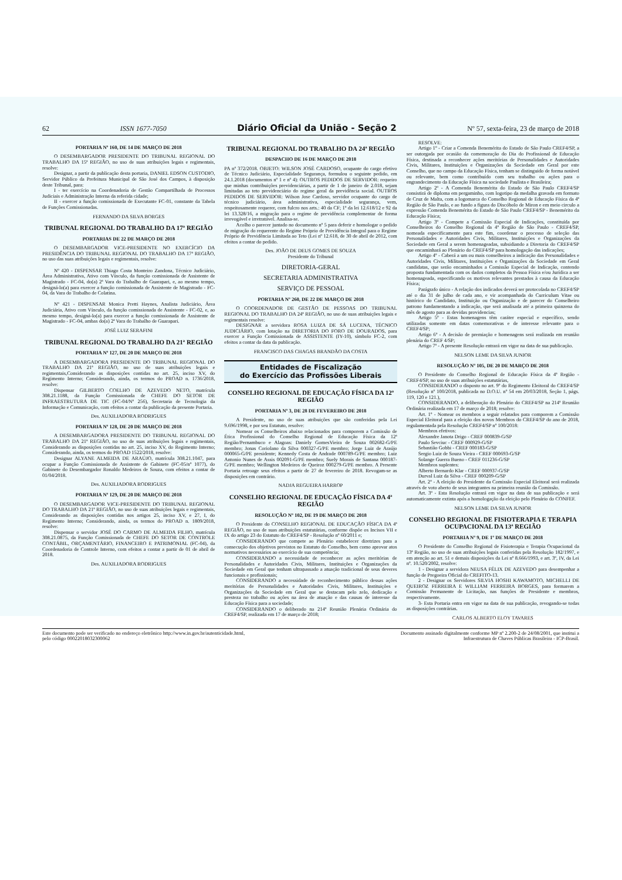62 ISSN 1677-7050 Diário Oficial da União - Seção 2 Nº 57, sexta-feira, 23 de março de 2018
PORTARIA Nº 160, DE 14 DE MARÇO DE 2018
O DESEMBARGADOR PRESIDENTE DO TRIBUNAL REGIONAL DO TRABALHO DA 15ª REGIÃO, no uso de suas atribuições legais e regimentais, resolve:
Designar, a partir da publicação desta portaria, DANIEL EDSON CUSTODIO, Servidor Público da Prefeitura Municipal de São José dos Campos, à disposição deste Tribunal, para:
I - ter exercício na Coordenadoria de Gestão Compartilhada de Processos Judiciais e Administração Interna da referida cidade;
II - exercer a função comissionada de Executante FC-01, constante da Tabela de Funções Comissionadas.
FERNANDO DA SILVA BORGES
TRIBUNAL REGIONAL DO TRABALHO DA 17ª REGIÃO
PORTARIAS DE 22 DE MARÇO DE 2018
O DESEMBARGADOR VICE-PRESIDENTE NO EXERCÍCIO DA PRESIDÊNCIA DO TRIBUNAL REGIONAL DO TRABALHO DA 17ª REGIÃO, no uso das suas atribuições legais e regimentais, resolve:
Nº 420 - DISPENSAR Thiago Costa Monteiro Zandona, Técnico Judiciário, Área Administrativa, Ativo com Vínculo, da função comissionada de Assistente de Magistrado - FC-04, do(a) 2ª Vara do Trabalho de Guarapari, e, ao mesmo tempo, designá-lo(a) para exercer a função comissionada de Assistente de Magistrado - FC-04, da Vara do Trabalho de Colatina.
Nº 421 - DISPENSAR Monica Pretti Haynes, Analista Judiciário, Área Judiciária, Ativo com Vínculo, da função comissionada de Assistente - FC-02, e, ao mesmo tempo, designá-lo(a) para exercer a função comissionada de Assistente de Magistrado - FC-04, ambas do(a) 2ª Vara do Trabalho de Guarapari.
JOSÉ LUIZ SERAFINI
TRIBUNAL REGIONAL DO TRABALHO DA 21ª REGIÃO
PORTARIA Nº 127, DE 20 DE MARÇO DE 2018
A DESEMBARGADORA PRESIDENTE DO TRIBUNAL REGIONAL DO TRABALHO DA 21ª REGIÃO, no uso de suas atribuições legais e regimentais,Considerando as disposições contidas no art. 25, inciso XV, do Regimento Interno; Considerando, ainda, os termos do PROAD n. 1736/2018, resolve:
Dispensar GILBERTO COELHO DE AZEVEDO NETO, matrícula 308.21.1188, da Função Comissionada de CHEFE DO SETOR DE INFRAESTRUTURA DE TIC (FC-04/Nº 256), Secretaria de Tecnologia da Informação e Comunicação, com efeitos a contar da publicação da presente Portaria.
Des. AUXILIADORA RODRIGUES
PORTARIA Nº 128, DE 20 DE MARÇO DE 2018
A DESEMBARGADORA PRESIDENTE DO TRIBUNAL REGIONAL DO TRABALHO DA 21ª REGIÃO, no uso de suas atribuições legais e regimentais, Considerando as disposições contidas no art. 25, inciso XV, do Regimento Interno; Considerando, ainda, os termos do PROAD 1522/2018, resolve:
Designar ALYANE ALMEIDA DE ARAÚJO, matrícula 308.21.1047, para ocupar a Função Comissionada de Assistente de Gabinete (FC-05/nº 1077), do Gabinete do Desembargador Ronaldo Medeiros de Souza, com efeitos a contar de 01/04/2018.
Des. AUXILIADORA RODRIGUES
PORTARIA Nº 129, DE 20 DE MARÇO DE 2018
O DESEMBARGADOR VICE-PRESIDENTE DO TRIBUNAL REGIONAL DO TRABALHO DA 21ª REGIÃO, no uso de suas atribuições legais e regimentais, Considerando as disposições contidas nos artigos 25, inciso XV, e 27, I, do Regimento Interno; Considerando, ainda, os termos do PROAD n. 1809/2018, resolve:
Dispensar o servidor JOSÉ DO CARMO DE ALMEIDA FILHO, matrícula 308.21.0875, da Função Comissionada de CHEFE DO SETOR DE CONTROLE CONTÁBIL, ORÇAMENTÁRIO, FINANCEIRO E PATRIMONIAL (FC-04), da Coordenadoria de Controle Interno, com efeitos a contar a partir de 01 de abril de 2018.
Des. AUXILIADORA RODRIGUES
TRIBUNAL REGIONAL DO TRABALHO DA 24ª REGIÃO
DESPACHO DE 16 DE MARÇO DE 2018
PA nº 372/2018. OBJETO: WILSON JOSÉ CARDOSO, ocupante do cargo efetivo de Técnico Judiciário, Especialidade Segurança, formulou o seguinte pedido, em 24.1.2018 (documentos nº 1 e nº 4): OUTROS PEDIDOS DE SERVIDOR: requeiro que minhas contribuições previdenciárias, a partir de 1 de janeiro de 2.018, sejam limitadas ao teto previdenciário do regime geral da previdência social. OUTROS PEDIDOS DE SERVIDOR: Wilson Jose Cardoso, servidor ocupante do cargo de técnico judiciário, área administrativa, especialidade segurança, vem, respeitosamente requerer, com fulcro nos arts.: 40 da CF; 1º da lei 12.618/12 e 92 da lei 13.328/16, a migração para o regime de previdência complementar de forma irrevogável e irretratável. Analisa-se.
Acolho o parecer juntado no documento nº 5 para deferir e homologar o pedido de migração do requerente do Regime Próprio de Previdência Integral para o Regime Próprio de Previdência Limitada ao Teto (Lei nº 12.618, de 30 de abril de 2012, com efeitos a contar do pedido.
Des. JOÃO DE DEUS GOMES DE SOUZA
Presidente do Tribunal
DIRETORIA-GERAL
SECRETARIA ADMINISTRATIVA
SERVIÇO DE PESSOAL
PORTARIA Nº 260, DE 22 DE MARÇO DE 2018
O COORDENADOR DE GESTÃO DE PESSOAS DO TRIBUNAL REGIONAL DO TRABALHO DA 24ª REGIÃO, no uso de suas atribuições legais e regimentais resolve:
DESIGNAR a servidora ROSA LUIZA DE SÁ LUCENA, TÉCNICO JUDICIÁRIO, com lotação na DIRETORIA DO FORO DE DOURADOS, para exercer a Função Comissionada de ASSISTENTE (IY-10), símbolo FC-2, com efeitos a contar da data da publicação.
FRANCISCO DAS CHAGAS BRANDÃO DA COSTA
Entidades de Fiscalização
do Exercício das Profissões Liberais
CONSELHO REGIONAL DE EDUCAÇÃO FÍSICA DA 12ª REGIÃO
PORTARIA Nº 3, DE 28 DE FEVEREIRO DE 2018
A Presidente, no uso de suas atribuições que são conferidas pela Lei 9.696/1998, e por seu Estatuto, resolve:
Nomear os Conselheiros abaixo relacionados para comporem a Comissão de Ética Profissional do Conselho Regional de Educação Física da 12ª Região/Pernambuco e Alagoas: Daniely GomesVieira de Souza 002682-G/PE membro; Jonas Coriolano da Silva 000327-G/PE membro; Jorge Luiz de Araújo 000065-G/PE presidente; Kennedy Costa de Andrade 000789-G/PE membro; Luiz Antonio Nunes de Assis 002091-G/PE membro; Suely Morais de Santana 000187-G/PE membro; Wellington Medeiros de Queiroz 000279-G/PE membro. A Presente Portaria retroage seus efeitos a partir de 27 de fevereiro de 2018. Revogam-se as disposições em contrário.
NADJA REGUEIRA HARROP
CONSELHO REGIONAL DE EDUCAÇÃO FÍSICA DA 4ª REGIÃO
RESOLUÇÃO Nº 102, DE 19 DE MARÇO DE 2018
O Presidente do CONSELHO REGIONAL DE EDUCAÇÃO FÍSICA DA 4ª REGIÃO, no uso de suas atribuições estatutárias, conforme dispõe os Incisos VII e IX do artigo 23 do Estatuto do CREF4/SP - Resolução nº 60/2011 e;
CONSIDERANDO que compete ao Plenário estabelecer diretrizes para a consecução dos objetivos previstos no Estatuto do Conselho, bem como aprovar atos normativos necessários ao exercício de sua competência;
CONSIDERANDO a necessidade de reconhecer as ações meritórias de Personalidades e Autoridades Civis, Militares, Instituições e Organizações da Sociedade em Geral que tenham ultrapassado a atuação tradicional de seus deveres funcionais e profissionais;
CONSIDERANDO a necessidade de reconhecimento público dessas ações meritórias de Personalidades e Autoridades Civis, Militares, Instituições e Organizações da Sociedade em Geral que se destacam pelo zelo, dedicação e presteza no trabalho ou ações na área de atuação e das causas de interesse da Educação Física para a sociedade;
CONSIDERANDO o deliberado na 214ª Reunião Plenária Ordinária do CREF4/SP, realizada em 17 de março de 2018;
RESOLVE:
Artigo 1º - Criar a Comenda Benemérita do Estado de São Paulo CREF4/SP, a ser outorgada por ocasião da comemoração do Dia do Profissional de Educação Física, destinada a reconhecer ações meritórias de Personalidades e Autoridades Civis, Militares, Instituições e Organizações da Sociedade em Geral por este Conselho, que no campo da Educação Física, tenham se distinguido de forma notável ou relevante, bem como contribuído com seu trabalho ou ações para o engrandecimento da Educação Física na sociedade Paulista e Brasileira;
Artigo 2º - A Comenda Benemérita do Estado de São Paulo CREF4/SP consistirá de diploma em pergaminho, com logotipo da medalha gravada em formato de Cruz de Malta, com a logomarca do Conselho Regional de Educação Física da 4ª Região de São Paulo, e ao fundo a figura do Discóbolo de Miron e em meio circulo a expressão Comenda Benemérita do Estado de São Paulo CREF4/SP - Benemérito da Educação Física;
Artigo 3º - Compete a Comissão Especial de Indicações, constituída por Conselheiros do Conselho Regional da 4ª Região de São Paulo - CREF4/SP, nomeada especificamente para este fim, coordenar o processo de seleção das Personalidades e Autoridades Civis, Militares, Instituições e Organizações da Sociedade em Geral a serem homenageadas, subsidiando a Diretoria do CREF4/SP que encaminhará ao Plenário do CREF4/SP para homologação das indicações;
Artigo 4º - Caberá a um ou mais conselheiros a indicação das Personalidades e Autoridades Civis, Militares, Instituições e Organizações da Sociedade em Geral candidatas, que serão encaminhados a Comissão Especial de Indicação, contendo proposta fundamentada com os dados completos da Pessoa Física e/ou Jurídica a ser homenageada, especificando os motivos relevantes prestados à causa da Educação Física;
Parágrafo único - A relação dos indicados deverá ser protocolada no CREF4/SP até o dia 31 de julho de cada ano, e vir acompanhada do Curriculum Vitae ou histórico do Candidato, Instituição ou Organização e de parecer do Conselheiro patrono fundamentando a indicação, que será analisada até a primeira quinzena do mês de agosto para as devidas providencias;
Artigo 5º - Estas homenagens têm caráter especial e específico, sendo utilizadas somente em datas comemorativas e de interesse relevante para o CREF4/SP;
Artigo 6º - A decisão de premiação e homenagens será realizada em reunião plenária do CREF 4/SP;
Artigo 7º - A presente Resolução entrará em vigor na data de sua publicação.
NELSON LEME DA SILVA JUNIOR
RESOLUÇÃO Nº 105, DE 20 DE MARÇO DE 2018
O Presidente do Conselho Regional de Educação Física da 4ª Região - CREF4/SP, no uso de suas atribuições estatutárias,
CONSIDERANDO o disposto no art. 9º do Regimento Eleitoral do CREF4/SP (Resolução nº 100/2018, publicada no D.O.U. nº 54 em 20/03/2018, Seção 1, págs. 119, 120 e 121.),
CONSIDERANDO, a deliberação do Plenário do CREF4/SP na 214ª Reunião Ordinária realizada em 17 de março de 2018; resolve:
Art. 1º - Nomear os membros a seguir relatados para comporem a Comissão Especial Eleitoral para a eleição dos novos Membros do CREF4/SP do ano de 2018, regulamentada pela Resolução CREF4/SP nº 100/2018:
Membros efetivos:
Alexandre Janota Drigo - CREF 000839-G/SP
Paulo Sevciuc - CREF 000929-G/SP
Sebastião Gobbi - CREF 000183-G/SP
Sergio Luiz de Souza Vieira - CREF 000693-G/SP
Solange Guerra Bueno - CREF 011236-G/SP
Membros suplentes:
Alberto Bernardo Klar - CREF 000937-G/SP
Durval Luiz da Silva - CREF 000209-G/SP
Art. 2º - A eleição do Presidente da Comissão Especial Eleitoral será realizada através de voto aberto de seus integrantes na primeira reunião da Comissão.
Art. 3º - Esta Resolução entrará em vigor na data de sua publicação e será automaticamente extinta após a homologação da eleição pelo Plenário do CONFEF.
NELSON LEME DA SILVA JUNIOR
CONSELHO REGIONAL DE FISIOTERAPIA E TERAPIA OCUPACIONAL DA 13ª REGIÃO
PORTARIA Nº 9, DE 1º DE MARÇO DE 2018
O Presidente do Conselho Regional de Fisioterapia e Terapia Ocupacional da 13ª Região, no uso de suas atribuições legais conferidas pela Resolução 182/1997, e em atenção ao art. 51 e demais disposições da Lei nº 8.666/1993, e art. 3º, IV, da Lei nº. 10.520/2002, resolve:
1 - Designar a servidora NEUSA FÉLIX DE AZEVEDO para desempenhar a função de Pregoeira Oficial do CREFITO-13.
2 - Designar os Servidores SILVIA HOSHI KAWAMOTO, MICHELLI DE QUEIROZ FERREIRA E WILLIAM FERREIRA BORGES, para formarem a Comissão Permanente de Licitação, nas funções de Presidente e membros, respectivamente.
3- Esta Portaria entra em vigor na data de sua publicação, revogando-se todas as disposições contrárias.
CARLOS ALBERTO ELOY TAVARES
Este documento pode ser verificado no endereço eletrônico http://www.in.gov.br/autenticidade.html,
pelo código 00022018032300062 Documento assinado digitalmente conforme MP nº 2.200-2 de 24/08/2001, que institui a
Infraestrutura de Chaves Públicas Brasileira - ICP-Brasil.